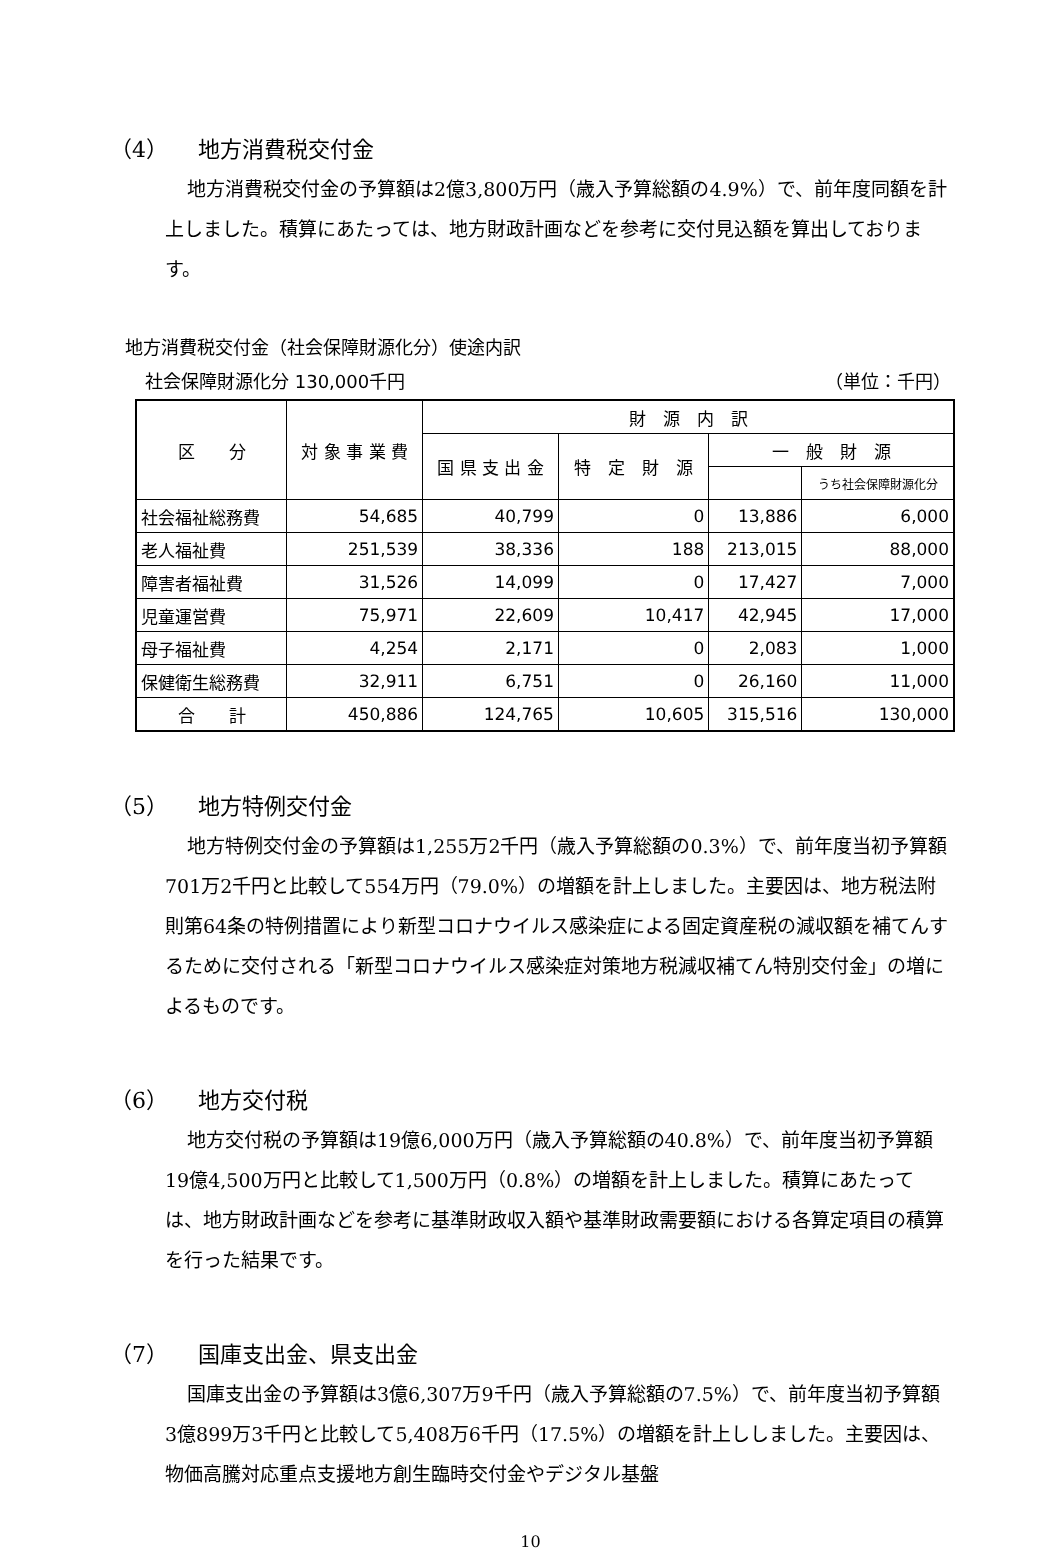（4） 地方消費税交付金
地方消費税交付金の予算額は2億3,800万円（歳入予算総額の4.9%）で、前年度同額を計上しました。積算にあたっては、地方財政計画などを参考に交付見込額を算出しております。
地方消費税交付金（社会保障財源化分）使途内訳
社会保障財源化分 130,000千円 （単位：千円）
| 区 分 | 対 象 事 業 費 | 財 源 内 訳 | | | |
| --- | --- | --- | --- | --- | --- |
| | | 国 県 支 出 金 | 特 定 財 源 | 一 般 財 源 | |
| | | | | | うち社会保障財源化分 |
| 社会福祉総務費 | 54,685 | 40,799 | 0 | 13,886 | 6,000 |
| 老人福祉費 | 251,539 | 38,336 | 188 | 213,015 | 88,000 |
| 障害者福祉費 | 31,526 | 14,099 | 0 | 17,427 | 7,000 |
| 児童運営費 | 75,971 | 22,609 | 10,417 | 42,945 | 17,000 |
| 母子福祉費 | 4,254 | 2,171 | 0 | 2,083 | 1,000 |
| 保健衛生総務費 | 32,911 | 6,751 | 0 | 26,160 | 11,000 |
| 合 計 | 450,886 | 124,765 | 10,605 | 315,516 | 130,000 |
（5） 地方特例交付金
地方特例交付金の予算額は1,255万2千円（歳入予算総額の0.3%）で、前年度当初予算額701万2千円と比較して554万円（79.0%）の増額を計上しました。主要因は、地方税法附則第64条の特例措置により新型コロナウイルス感染症による固定資産税の減収額を補てんするために交付される「新型コロナウイルス感染症対策地方税減収補てん特別交付金」の増によるものです。
（6） 地方交付税
地方交付税の予算額は19億6,000万円（歳入予算総額の40.8%）で、前年度当初予算額19億4,500万円と比較して1,500万円（0.8%）の増額を計上しました。積算にあたっては、地方財政計画などを参考に基準財政収入額や基準財政需要額における各算定項目の積算を行った結果です。
（7） 国庫支出金、県支出金
国庫支出金の予算額は3億6,307万9千円（歳入予算総額の7.5%）で、前年度当初予算額3億899万3千円と比較して5,408万6千円（17.5%）の増額を計上ししました。主要因は、物価高騰対応重点支援地方創生臨時交付金やデジタル基盤
10